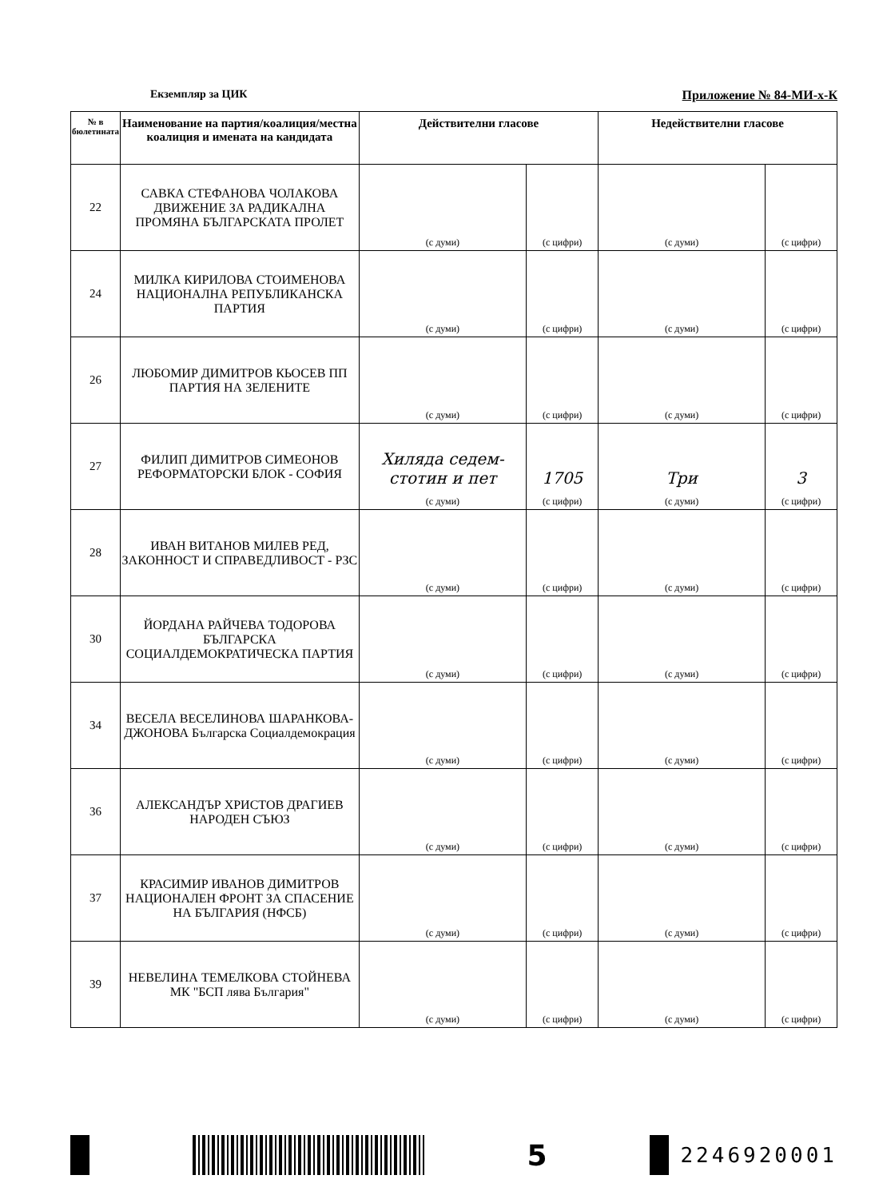Екземпляр за ЦИК Приложение № 84-МИ-х-К
| № в бюлетината | Наименование на партия/коалиция/местна коалиция и имената на кандидата | Действителни гласове | | Недействителни гласове | |
| --- | --- | --- | --- | --- | --- |
| 22 | САВКА СТЕФАНОВА ЧОЛАКОВА ДВИЖЕНИЕ ЗА РАДИКАЛНА ПРОМЯНА БЪЛГАРСКАТА ПРОЛЕТ | (с думи) | (с цифри) | (с думи) | (с цифри) |
| 24 | МИЛКА КИРИЛОВА СТОИМЕНОВА НАЦИОНАЛНА РЕПУБЛИКАНСКА ПАРТИЯ | (с думи) | (с цифри) | (с думи) | (с цифри) |
| 26 | ЛЮБОМИР ДИМИТРОВ КЬОСЕВ ПП ПАРТИЯ НА ЗЕЛЕНИТЕ | (с думи) | (с цифри) | (с думи) | (с цифри) |
| 27 | ФИЛИП ДИМИТРОВ СИМЕОНОВ РЕФОРМАТОРСКИ БЛОК - СОФИЯ | Хиляда седем-стотин и пет (с думи) | 1705 (с цифри) | Три (с думи) | 3 (с цифри) |
| 28 | ИВАН ВИТАНОВ МИЛЕВ РЕД, ЗАКОННОСТ И СПРАВЕДЛИВОСТ - РЗС | (с думи) | (с цифри) | (с думи) | (с цифри) |
| 30 | ЙОРДАНА РАЙЧЕВА ТОДОРОВА БЪЛГАРСКА СОЦИАЛДЕМОКРАТИЧЕСКА ПАРТИЯ | (с думи) | (с цифри) | (с думи) | (с цифри) |
| 34 | ВЕСЕЛА ВЕСЕЛИНОВА ШАРАНКОВА-ДЖОНОВА Българска Социалдемокрация | (с думи) | (с цифри) | (с думи) | (с цифри) |
| 36 | АЛЕКСАНДЪР ХРИСТОВ ДРАГИЕВ НАРОДЕН СЪЮЗ | (с думи) | (с цифри) | (с думи) | (с цифри) |
| 37 | КРАСИМИР ИВАНОВ ДИМИТРОВ НАЦИОНАЛЕН ФРОНТ ЗА СПАСЕНИЕ НА БЪЛГАРИЯ (НФСБ) | (с думи) | (с цифри) | (с думи) | (с цифри) |
| 39 | НЕВЕЛИНА ТЕМЕЛКОВА СТОЙНЕВА МК "БСП лява България" | (с думи) | (с цифри) | (с думи) | (с цифри) |
5
2246920001